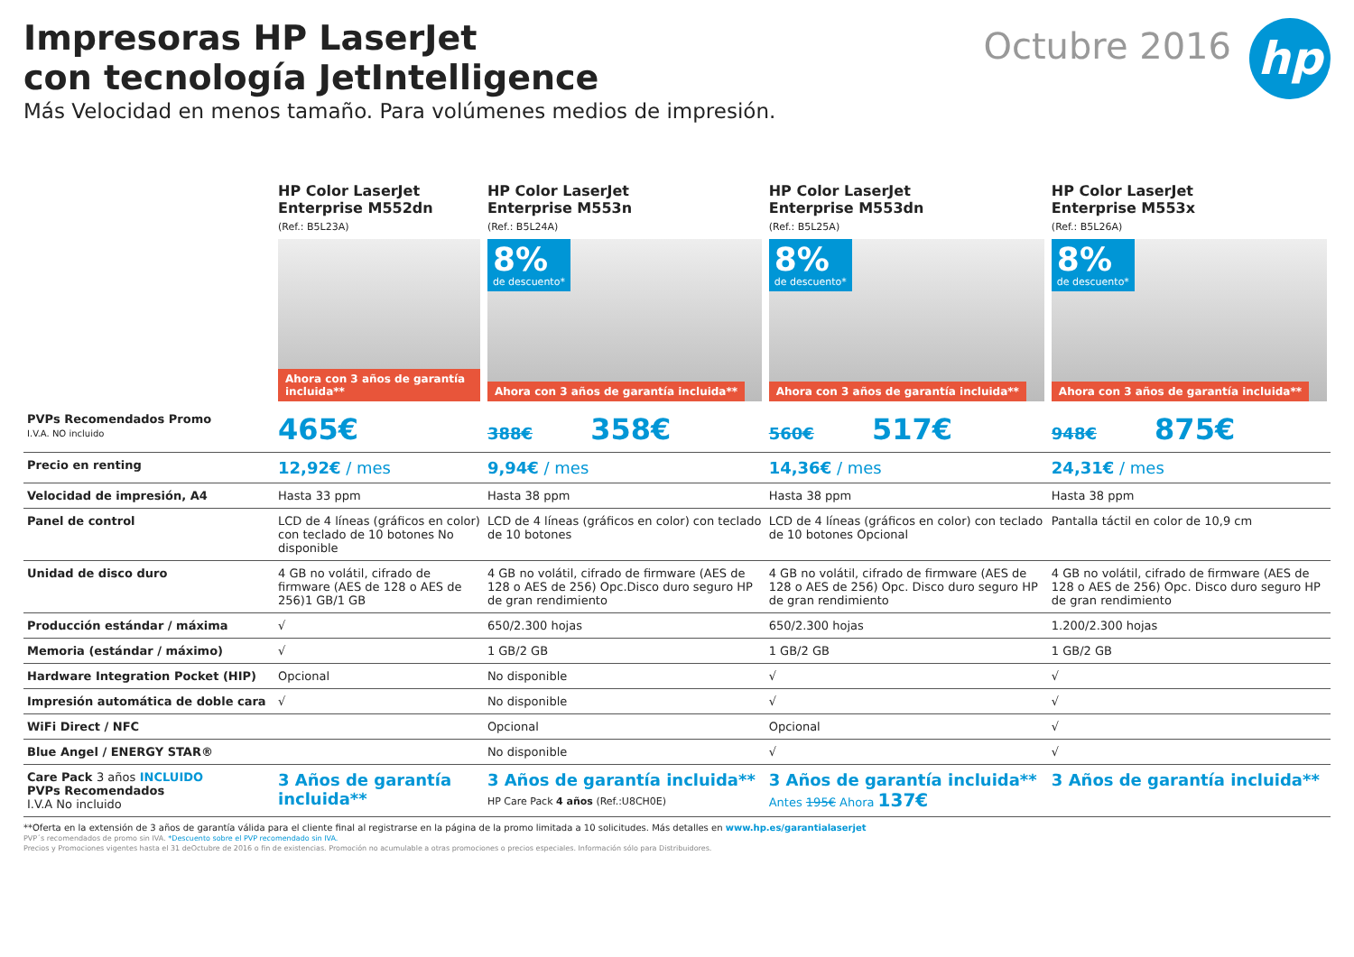Impresoras HP LaserJet
con tecnología JetIntelligence
Más Velocidad en menos tamaño. Para volúmenes medios de impresión.
Octubre 2016
hp
| | HP Color LaserJet Enterprise M552dn (Ref.: B5L23A) Ahora con 3 años de garantía incluida ** | HP Color LaserJet Enterprise M553n (Ref.: B5L24A) 8% de descuento* Ahora con 3 años de garantía incluida ** | HP Color LaserJet Enterprise M553dn (Ref.: B5L25A) 8% de descuento* Ahora con 3 años de garantía incluida ** | HP Color LaserJet Enterprise M553x (Ref.: B5L26A) 8% de descuento* Ahora con 3 años de garantía incluida ** |
| --- | --- | --- | --- | --- |
| PVPs Recomendados Promo I.V.A. NO incluido | 465€ | 388€ 358€ | 560€ 517€ | 948€ 875€ |
| Precio en renting | 12,92€ / mes | 9,94€ / mes | 14,36€ / mes | 24,31€ / mes |
| Velocidad de impresión, A4 | Hasta 33 ppm | Hasta 38 ppm | Hasta 38 ppm | Hasta 38 ppm |
| Panel de control | LCD de 4 líneas (gráficos en color) con teclado de 10 botones No disponible | LCD de 4 líneas (gráficos en color) con teclado de 10 botones | LCD de 4 líneas (gráficos en color) con teclado de 10 botones Opcional | Pantalla táctil en color de 10,9 cm |
| Unidad de disco duro | 4 GB no volátil, cifrado de firmware (AES de 128 o AES de 256)1 GB/1 GB | 4 GB no volátil, cifrado de firmware (AES de 128 o AES de 256) Opc.Disco duro seguro HP de gran rendimiento | 4 GB no volátil, cifrado de firmware (AES de 128 o AES de 256) Opc. Disco duro seguro HP de gran rendimiento | 4 GB no volátil, cifrado de firmware (AES de 128 o AES de 256) Opc. Disco duro seguro HP de gran rendimiento |
| Producción estándar / máxima | √ | 650/2.300 hojas | 650/2.300 hojas | 1.200/2.300 hojas |
| Memoria (estándar / máximo) | √ | 1 GB/2 GB | 1 GB/2 GB | 1 GB/2 GB |
| Hardware Integration Pocket (HIP) | Opcional | No disponible | √ | √ |
| Impresión automática de doble cara | √ | No disponible | √ | √ |
| WiFi Direct / NFC | | Opcional | Opcional | √ |
| Blue Angel / ENERGY STAR® | | No disponible | √ | √ |
| Care Pack 3 años INCLUIDO PVPs Recomendados I.V.A No incluido | 3 Años de garantía incluida** | 3 Años de garantía incluida** HP Care Pack 4 años (Ref.:U8CH0E) | 3 Años de garantía incluida** Antes 195€ Ahora 137€ | 3 Años de garantía incluida** |
**Oferta en la extensión de 3 años de garantía válida para el cliente final al registrarse en la página de la promo limitada a 10 solicitudes. Más detalles en www.hp.es/garantialaserjet
PVP´s recomendados de promo sin IVA. *Descuento sobre el PVP recomendado sin IVA.
Precios y Promociones vigentes hasta el 31 deOctubre de 2016 o fin de existencias. Promoción no acumulable a otras promociones o precios especiales. Información sólo para Distribuidores.